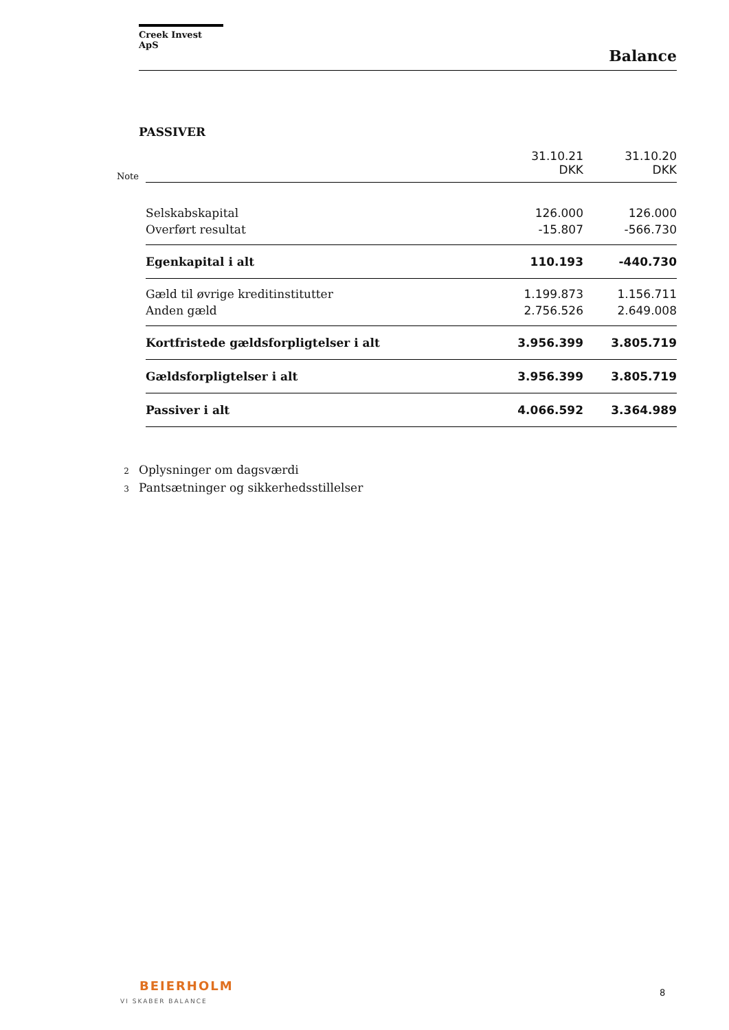Creek Invest ApS
Balance
PASSIVER
| Note | | 31.10.21 DKK | 31.10.20 DKK |
| | Selskabskapital | 126.000 | 126.000 |
| | Overført resultat | -15.807 | -566.730 |
| | Egenkapital i alt | 110.193 | -440.730 |
| | Gæld til øvrige kreditinstitutter | 1.199.873 | 1.156.711 |
| | Anden gæld | 2.756.526 | 2.649.008 |
| | Kortfristede gældsforpligtelser i alt | 3.956.399 | 3.805.719 |
| | Gældsforpligtelser i alt | 3.956.399 | 3.805.719 |
| | Passiver i alt | 4.066.592 | 3.364.989 |
2 Oplysninger om dagsværdi
3 Pantsætninger og sikkerhedsstillelser
BEIERHOLM
VI SKABER BALANCE
8